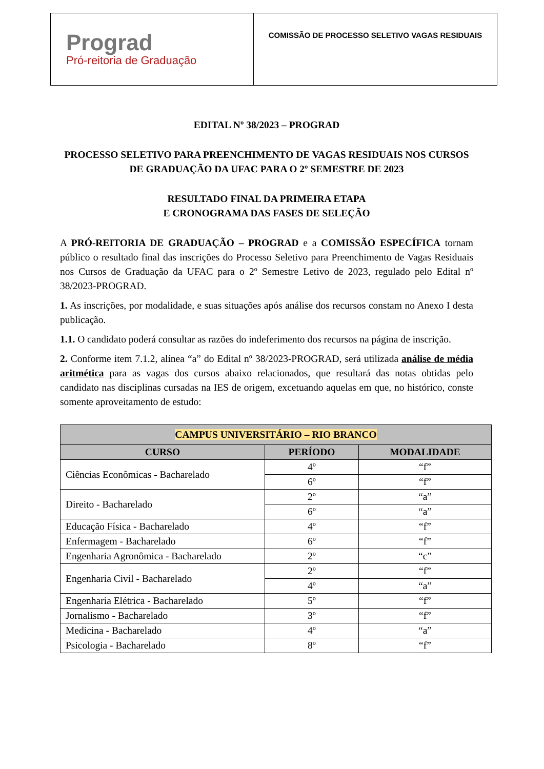Prograd
Pró-reitoria de Graduação
COMISSÃO DE PROCESSO SELETIVO VAGAS RESIDUAIS
EDITAL Nº 38/2023 – PROGRAD
PROCESSO SELETIVO PARA PREENCHIMENTO DE VAGAS RESIDUAIS NOS CURSOS DE GRADUAÇÃO DA UFAC PARA O 2º SEMESTRE DE 2023
RESULTADO FINAL DA PRIMEIRA ETAPA
E CRONOGRAMA DAS FASES DE SELEÇÃO
A PRÓ-REITORIA DE GRADUAÇÃO – PROGRAD e a COMISSÃO ESPECÍFICA tornam público o resultado final das inscrições do Processo Seletivo para Preenchimento de Vagas Residuais nos Cursos de Graduação da UFAC para o 2º Semestre Letivo de 2023, regulado pelo Edital nº 38/2023-PROGRAD.
1. As inscrições, por modalidade, e suas situações após análise dos recursos constam no Anexo I desta publicação.
1.1. O candidato poderá consultar as razões do indeferimento dos recursos na página de inscrição.
2. Conforme item 7.1.2, alínea “a” do Edital nº 38/2023-PROGRAD, será utilizada análise de média aritmética para as vagas dos cursos abaixo relacionados, que resultará das notas obtidas pelo candidato nas disciplinas cursadas na IES de origem, excetuando aquelas em que, no histórico, conste somente aproveitamento de estudo:
| CAMPUS UNIVERSITÁRIO – RIO BRANCO | | |
| --- | --- | --- |
| CURSO | PERÍODO | MODALIDADE |
| Ciências Econômicas - Bacharelado | 4º | “f” |
| | 6º | “f” |
| Direito - Bacharelado | 2º | “a” |
| | 6º | “a” |
| Educação Física - Bacharelado | 4º | “f” |
| Enfermagem - Bacharelado | 6º | “f” |
| Engenharia Agronômica - Bacharelado | 2º | “c” |
| Engenharia Civil - Bacharelado | 2º | “f” |
| | 4º | “a” |
| Engenharia Elétrica - Bacharelado | 5º | “f” |
| Jornalismo - Bacharelado | 3º | “f” |
| Medicina - Bacharelado | 4º | “a” |
| Psicologia - Bacharelado | 8º | “f” |